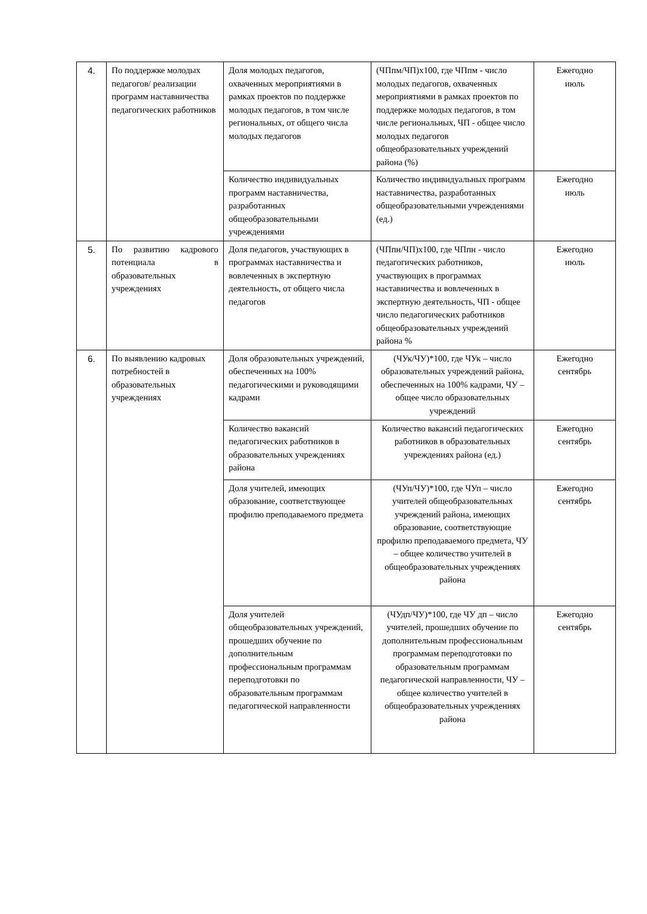| 4. | По поддержке молодых педагогов/ реализации программ наставничества педагогических работников | Доля молодых педагогов, охваченных мероприятиями в рамках проектов по поддержке молодых педагогов, в том числе региональных, от общего числа молодых педагогов | (ЧПпм/ЧП)х100, где ЧПпм - число молодых педагогов, охваченных мероприятиями в рамках проектов по поддержке молодых педагогов, в том числе региональных, ЧП - общее число молодых педагогов общеобразовательных учреждений района (%) | Ежегодно июль |
| | | Количество индивидуальных программ наставничества, разработанных общеобразовательными учреждениями | Количество индивидуальных программ наставничества, разработанных общеобразовательными учреждениями (ед.) | Ежегодно июль |
| 5. | По развитию кадрового потенциала в образовательных учреждениях | Доля педагогов, участвующих в программах наставничества и вовлеченных в экспертную деятельность, от общего числа педагогов | (ЧПпн/ЧП)х100, где ЧПпн - число педагогических работников, участвующих в программах наставничества и вовлеченных в экспертную деятельность, ЧП - общее число педагогических работников общеобразовательных учреждений района % | Ежегодно июль |
| 6. | По выявлению кадровых потребностей в образовательных учреждениях | Доля образовательных учреждений, обеспеченных на 100% педагогическими и руководящими кадрами | (ЧУк/ЧУ)*100, где ЧУк – число образовательных учреждений района, обеспеченных на 100% кадрами, ЧУ – общее число образовательных учреждений | Ежегодно сентябрь |
| | | Количество вакансий педагогических работников в образовательных учреждениях района | Количество вакансий педагогических работников в образовательных учреждениях района (ед.) | Ежегодно сентябрь |
| | | Доля учителей, имеющих образование, соответствующее профилю преподаваемого предмета | (ЧУп/ЧУ)*100, где ЧУп – число учителей общеобразовательных учреждений района, имеющих образование, соответствующие профилю преподаваемого предмета, ЧУ – общее количество учителей в общеобразовательных учреждениях района | Ежегодно сентябрь |
| | | Доля учителей общеобразовательных учреждений, прошедших обучение по дополнительным профессиональным программам переподготовки по образовательным программам педагогической направленности | (ЧУдп/ЧУ)*100, где ЧУ дп – число учителей, прошедших обучение по дополнительным профессиональным программам переподготовки по образовательным программам педагогической направленности, ЧУ – общее количество учителей в общеобразовательных учреждениях района | Ежегодно сентябрь |